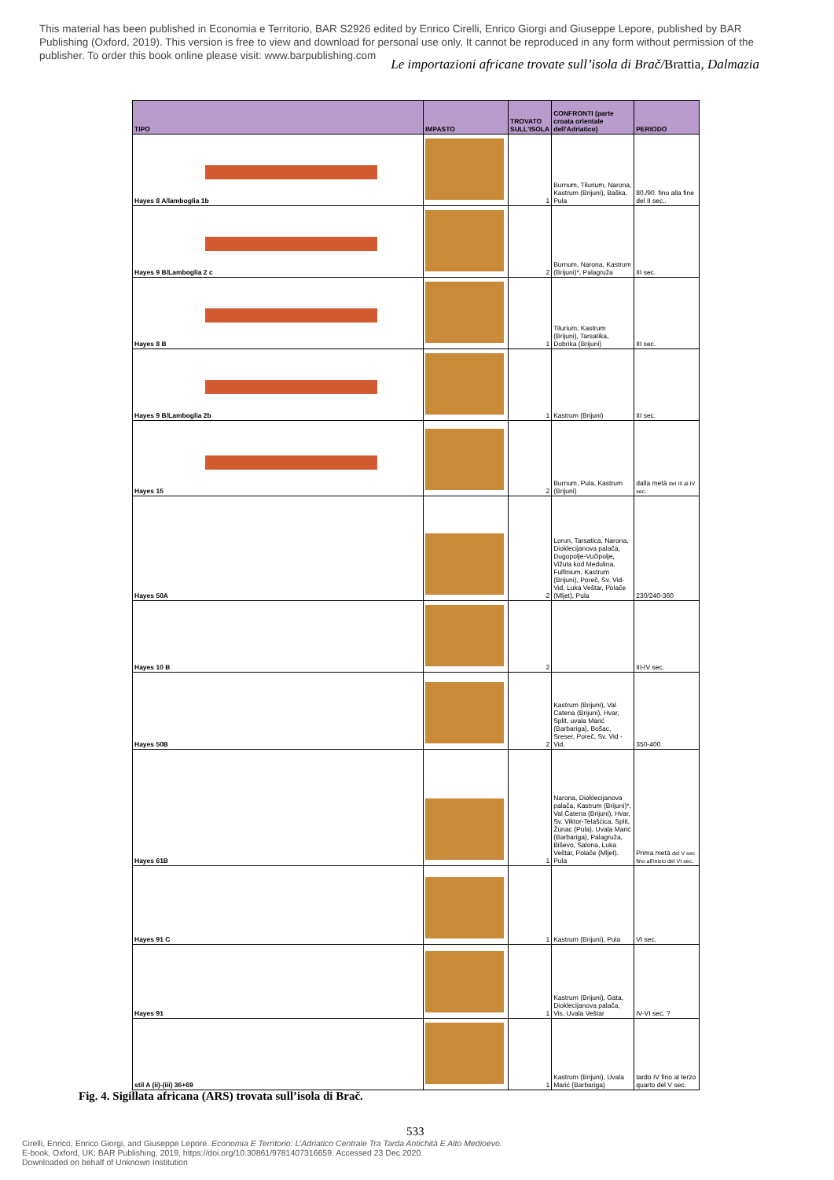This material has been published in Economia e Territorio, BAR S2926 edited by Enrico Cirelli, Enrico Giorgi and Giuseppe Lepore, published by BAR Publishing (Oxford, 2019). This version is free to view and download for personal use only. It cannot be reproduced in any form without permission of the publisher. To order this book online please visit: www.barpublishing.com
Le importazioni africane trovate sull’isola di Brač/Brattia, Dalmazia
| TIPO | IMPASTO | TROVATO SULL'ISOLA | CONFRONTI (parte croata orientale dell'Adriatico) | PERIODO |
| --- | --- | --- | --- | --- |
| Hayes 8 A/lamboglia 1b | | 1 | Burnum, Tilurium, Narona, Kastrum (Brijuni), Baška, Pula | 80./90. fino alla fine del II sec.. |
| Hayes 9 B/Lamboglia 2 c | | 2 | Burnum, Narona, Kastrum (Brijuni)*, Palagruža | III sec. |
| Hayes 8 B | | 1 | Tilurium, Kastrum (Brijuni), Tarsatika, Dobrika (Brijuni) | III sec. |
| Hayes 9 B/Lamboglia 2b | | 1 | Kastrum (Brijuni) | III sec. |
| Hayes 15 | | 2 | Burnum, Pula, Kastrum (Brijuni) | dalla metà del III al IV sec. |
| Hayes 50A | | 2 | Lorun, Tarsatica, Narona, Dioklecijanova palača, Dugopolje-Vučipolje, Vižula kod Medulina, Fulfinium, Kastrum (Brijuni), Poreč, Sv. Vid-Vid, Luka Veštar, Polače (Mljet), Pula | 230/240-360 |
| Hayes 10 B | | 2 | | III-IV sec. |
| Hayes 50B | | 2 | Kastrum (Brijuni), Val Catena (Brijuni), Hvar, Split, uvala Marić (Barbariga), Bošac, Sreser, Poreč, Sv. Vid - Vid. | 350-400 |
| Hayes 61B | | 1 | Narona, Dioklecijanova palača, Kastrum (Brijuni)*, Val Catena (Brijuni), Hvar, Sv. Viktor-Telašćica, Split, Žunac (Pula), Uvala Marić (Barbariga), Palagruža, Biševo, Salona, Luka Veštar, Polače (Mljet). Pula | Prima metà del V sec. fino all'inizio del VI sec. |
| Hayes 91 C | | 1 | Kastrum (Brijuni), Pula | VI sec. |
| Hayes 91 | | 1 | Kastrum (Brijuni), Gata, Dioklecijanova palača, Vis, Uvala Veštar | IV-VI sec. ? |
| stil A (ii)-(iii) 36+69 | | 1 | Kastrum (Brijuni), Uvala Marić (Barbariga) | tardo IV fino al terzo quarto del V sec. |
Fig. 4. Sigillata africana (ARS) trovata sull’isola di Brač.
533
Cirelli, Enrico, Enrico Giorgi, and Giuseppe Lepore. Economia E Territorio: L'Adriatico Centrale Tra Tarda Antichità E Alto Medioevo.
E-book, Oxford, UK: BAR Publishing, 2019, https://doi.org/10.30861/9781407316659. Accessed 23 Dec 2020.
Downloaded on behalf of Unknown Institution